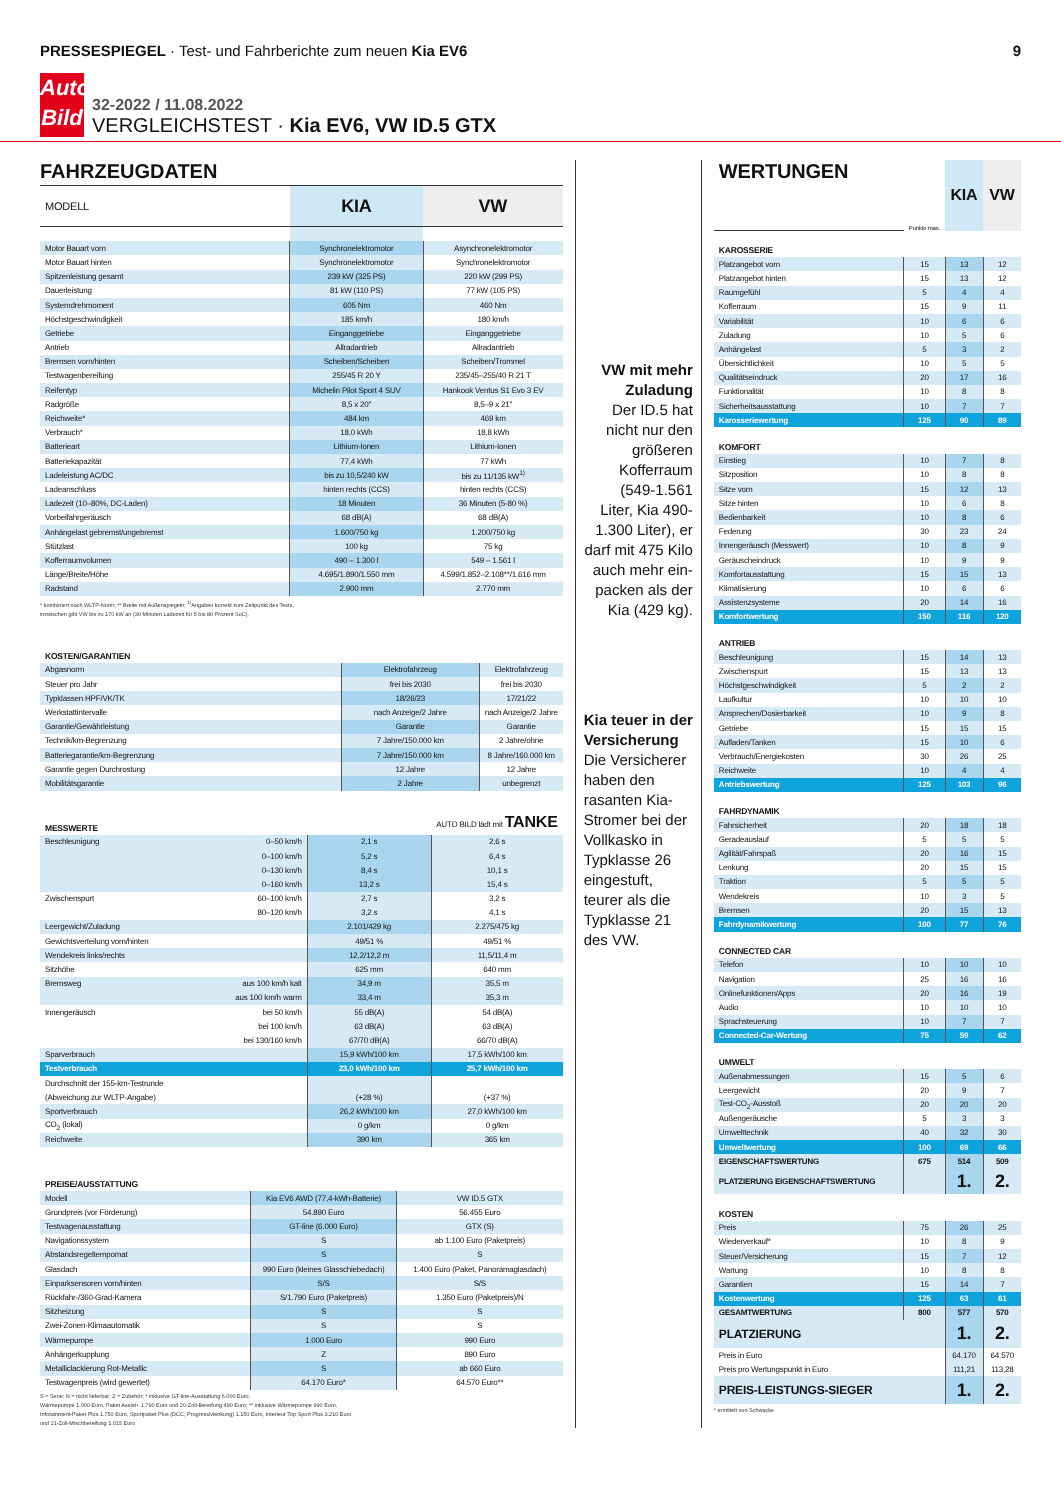PRESSESPIEGEL · Test- und Fahrberichte zum neuen Kia EV6
9
Auto
Bild
32-2022 / 11.08.2022
VERGLEICHSTEST · Kia EV6, VW ID.5 GTX
FAHRZEUGDATEN
| MODELL | KIA | VW |
| --- | --- | --- |
| Motor Bauart vorn | Synchronelektromotor | Asynchronelektromotor |
| Motor Bauart hinten | Synchronelektromotor | Synchronelektromotor |
| Spitzenleistung gesamt | 239 kW (325 PS) | 220 kW (299 PS) |
| Dauerleistung | 81 kW (110 PS) | 77 kW (105 PS) |
| Systemdrehmoment | 605 Nm | 460 Nm |
| Höchstgeschwindigkeit | 185 km/h | 180 km/h |
| Getriebe | Eingang­getriebe | Eingang­getriebe |
| Antrieb | Allradantrieb | Allradantrieb |
| Bremsen vorn/hinten | Scheiben/Scheiben | Scheiben/Trommel |
| Testwagenbereifung | 255/45 R 20 Y | 235/45–255/40 R 21 T |
| Reifentyp | Michelin Pilot Sport 4 SUV | Hankook Ventus S1 Evo 3 EV |
| Radgröße | 8,5 x 20" | 8,5–9 x 21" |
| Reichweite* | 484 km | 469 km |
| Verbrauch* | 18,0 kWh | 18,8 kWh |
| Batterieart | Lithium-Ionen | Lithium-Ionen |
| Batteriekapazität | 77,4 kWh | 77 kWh |
| Ladeleistung AC/DC | bis zu 10,5/240 kW | bis zu 11/135 kW<sup>1)</sup> |
| Ladeanschluss | hinten rechts (CCS) | hinten rechts (CCS) |
| Ladezeit (10–80%, DC-Laden) | 18 Minuten | 36 Minuten (5-80 %) |
| Vorbeifahrgeräusch | 68 dB(A) | 68 dB(A) |
| Anhängelast gebremst/ungebremst | 1.600/750 kg | 1.200/750 kg |
| Stützlast | 100 kg | 75 kg |
| Kofferraumvolumen | 490 – 1.300 l | 549 – 1.561 l |
| Länge/Breite/Höhe | 4.695/1.890/1.550 mm | 4.599/1.852–2.108**/1.616 mm |
| Radstand | 2.900 mm | 2.770 mm |
* kombiniert nach WLTP-Norm; ** Breite mit Außenspiegeln; <sup>1)</sup>Angaben korrekt zum Zeitpunkt des Tests,
inzwischen gibt VW bis zu 170 kW an (30 Minuten Ladezeit für 5 bis 80 Prozent SoC).
| KOSTEN/GARANTIEN | | |
| Abgasnorm | Elektrofahrzeug | Elektrofahrzeug |
| Steuer pro Jahr | frei bis 2030 | frei bis 2030 |
| Typklassen HPF/VK/TK | 18/26/23 | 17/21/22 |
| Werkstattintervalle | nach Anzeige/2 Jahre | nach Anzeige/2 Jahre |
| Garantie/Gewährleistung | Garantie | Garantie |
| Technik/km-Begrenzung | 7 Jahre/150.000 km | 2 Jahre/ohne |
| Batteriegarantie/km-Begrenzung | 7 Jahre/150.000 km | 8 Jahre/160.000 km |
| Garantie gegen Durchrostung | 12 Jahre | 12 Jahre |
| Mobilitätsgarantie | 2 Jahre | unbegrenzt |
| MESSWERTE | | | AUTO BILD lädt mit TANKE |
| Beschleunigung | 0–50 km/h | 2,1 s | 2,6 s |
| | 0–100 km/h | 5,2 s | 6,4 s |
| | 0–130 km/h | 8,4 s | 10,1 s |
| | 0–160 km/h | 13,2 s | 15,4 s |
| Zwischenspurt | 60–100 km/h | 2,7 s | 3,2 s |
| | 80–120 km/h | 3,2 s | 4,1 s |
| Leergewicht/Zuladung | | 2.101/429 kg | 2.275/475 kg |
| Gewichtsverteilung vorn/hinten | | 49/51 % | 49/51 % |
| Wendekreis links/rechts | | 12,2/12,2 m | 11,5/11,4 m |
| Sitzhöhe | | 625 mm | 640 mm |
| Bremsweg | aus 100 km/h kalt | 34,9 m | 35,5 m |
| | aus 100 km/h warm | 33,4 m | 35,3 m |
| Innengeräusch | bei 50 km/h | 55 dB(A) | 54 dB(A) |
| | bei 100 km/h | 63 dB(A) | 63 dB(A) |
| | bei 130/160 km/h | 67/70 dB(A) | 66/70 dB(A) |
| Sparverbrauch | | 15,9 kWh/100 km | 17,5 kWh/100 km |
| Testverbrauch | | 23,0 kWh/100 km | 25,7 kWh/100 km |
| Durchschnitt der 155-km-Testrunde | | | |
| (Abweichung zur WLTP-Angabe) | | (+28 %) | (+37 %) |
| Sportverbrauch | | 26,2 kWh/100 km | 27,0 kWh/100 km |
| CO<sub>2</sub> (lokal) | | 0 g/km | 0 g/km |
| Reichweite | | 390 km | 365 km |
| PREISE/AUSSTATTUNG | | |
| Modell | Kia EV6 AWD (77,4-kWh-Batterie) | VW ID.5 GTX |
| Grundpreis (vor Förderung) | 54.890 Euro | 56.455 Euro |
| Testwagenausstattung | GT-line (6.000 Euro) | GTX (S) |
| Navigationssystem | S | ab 1.100 Euro (Paketpreis) |
| Abstandsregeltempomat | S | S |
| Glasdach | 990 Euro (kleines Glasschiebedach) | 1.400 Euro (Paket, Panoramaglasdach) |
| Einparksensoren vorn/hinten | S/S | S/S |
| Rückfahr-/360-Grad-Kamera | S/1.790 Euro (Paketpreis) | 1.350 Euro (Paketpreis)/N |
| Sitzheizung | S | S |
| Zwei-Zonen-Klimaautomatik | S | S |
| Wärmepumpe | 1.000 Euro | 990 Euro |
| Anhängerkupplung | Z | 890 Euro |
| Metalliclackierung Rot-Metallic | S | ab 660 Euro |
| Testwagenpreis (wird gewertet) | 64.170 Euro* | 64.570 Euro** |
S = Serie; N = nicht lieferbar; Z = Zubehör; * inklusive GT-line-Ausstattung 6.000 Euro,
Wärmepumpe 1.000 Euro, Paket Assist+ 1.790 Euro und 20-Zoll-Bereifung 490 Euro; ** inklusive Wärmepumpe 990 Euro,
Infotainment-Paket Plus 1.750 Euro, Sportpaket Plus (DCC, Progressivlenkung) 1.150 Euro, Interieur Top Sport Plus 3.210 Euro
und 21-Zoll-Mischbereifung 1.015 Euro
VW mit mehr Zuladung
Der ID.5 hat nicht nur den größeren Kofferraum (549-1.561 Liter, Kia 490-1.300 Liter), er darf mit 475 Kilo auch mehr ein­packen als der Kia (429 kg).
Kia teuer in der Ver­sicherung
Die Versiche­rer haben den rasanten Kia-Stromer bei der Vollkasko in Typklasse 26 eingestuft, teurer als die Typklasse 21 des VW.
| WERTUNGEN | Punkte max. | KIA | VW |
| --- | --- | --- | --- |
| KAROSSERIE | | | |
| Platzangebot vorn | 15 | 13 | 12 |
| Platzangebot hinten | 15 | 13 | 12 |
| Raumgefühl | 5 | 4 | 4 |
| Kofferraum | 15 | 9 | 11 |
| Variabilität | 10 | 6 | 6 |
| Zuladung | 10 | 5 | 6 |
| Anhängelast | 5 | 3 | 2 |
| Übersichtlichkeit | 10 | 5 | 5 |
| Qualitätseindruck | 20 | 17 | 16 |
| Funktionalität | 10 | 8 | 8 |
| Sicherheitsausstattung | 10 | 7 | 7 |
| Karosseriewertung | 125 | 90 | 89 |
| KOMFORT | | | |
| Einstieg | 10 | 7 | 8 |
| Sitzposition | 10 | 8 | 8 |
| Sitze vorn | 15 | 12 | 13 |
| Sitze hinten | 10 | 6 | 8 |
| Bedienbarkeit | 10 | 8 | 6 |
| Federung | 30 | 23 | 24 |
| Innengeräusch (Messwert) | 10 | 8 | 9 |
| Geräuscheindruck | 10 | 9 | 9 |
| Komfortausstattung | 15 | 15 | 13 |
| Klimatisierung | 10 | 6 | 6 |
| Assistenzsysteme | 20 | 14 | 16 |
| Komfortwertung | 150 | 116 | 120 |
| ANTRIEB | | | |
| Beschleunigung | 15 | 14 | 13 |
| Zwischenspurt | 15 | 13 | 13 |
| Höchstgeschwindigkeit | 5 | 2 | 2 |
| Laufkultur | 10 | 10 | 10 |
| Ansprechen/Dosierbarkeit | 10 | 9 | 8 |
| Getriebe | 15 | 15 | 15 |
| Aufladen/Tanken | 15 | 10 | 6 |
| Verbrauch/Energiekosten | 30 | 26 | 25 |
| Reichweite | 10 | 4 | 4 |
| Antriebswertung | 125 | 103 | 96 |
| FAHRDYNAMIK | | | |
| Fahrsicherheit | 20 | 18 | 18 |
| Geradeauslauf | 5 | 5 | 5 |
| Agilität/Fahrspaß | 20 | 16 | 15 |
| Lenkung | 20 | 15 | 15 |
| Traktion | 5 | 5 | 5 |
| Wendekreis | 10 | 3 | 5 |
| Bremsen | 20 | 15 | 13 |
| Fahrdynamikwertung | 100 | 77 | 76 |
| CONNECTED CAR | | | |
| Telefon | 10 | 10 | 10 |
| Navigation | 25 | 16 | 16 |
| Onlinefunktionen/Apps | 20 | 16 | 19 |
| Audio | 10 | 10 | 10 |
| Sprachsteuerung | 10 | 7 | 7 |
| Connected-Car-Wertung | 75 | 59 | 62 |
| UMWELT | | | |
| Außenabmessungen | 15 | 5 | 6 |
| Leergewicht | 20 | 9 | 7 |
| Test-CO<sub>2</sub>-Ausstoß | 20 | 20 | 20 |
| Außengeräusche | 5 | 3 | 3 |
| Umwelttechnik | 40 | 32 | 30 |
| Umweltwertung | 100 | 69 | 66 |
| EIGENSCHAFTSWERTUNG | 675 | 514 | 509 |
| PLATZIERUNG EIGENSCHAFTSWERTUNG | | 1. | 2. |
| KOSTEN | | | |
| Preis | 75 | 26 | 25 |
| Wiederverkauf* | 10 | 8 | 9 |
| Steuer/Versicherung | 15 | 7 | 12 |
| Wartung | 10 | 8 | 8 |
| Garantien | 15 | 14 | 7 |
| Kostenwertung | 125 | 63 | 61 |
| GESAMTWERTUNG | 800 | 577 | 570 |
| PLATZIERUNG | | 1. | 2. |
| Preis in Euro | | 64.170 | 64.570 |
| Preis pro Wertungspunkt in Euro | | 111,21 | 113,28 |
| PREIS-LEISTUNGS-SIEGER | | 1. | 2. |
* ermittelt von Schwacke